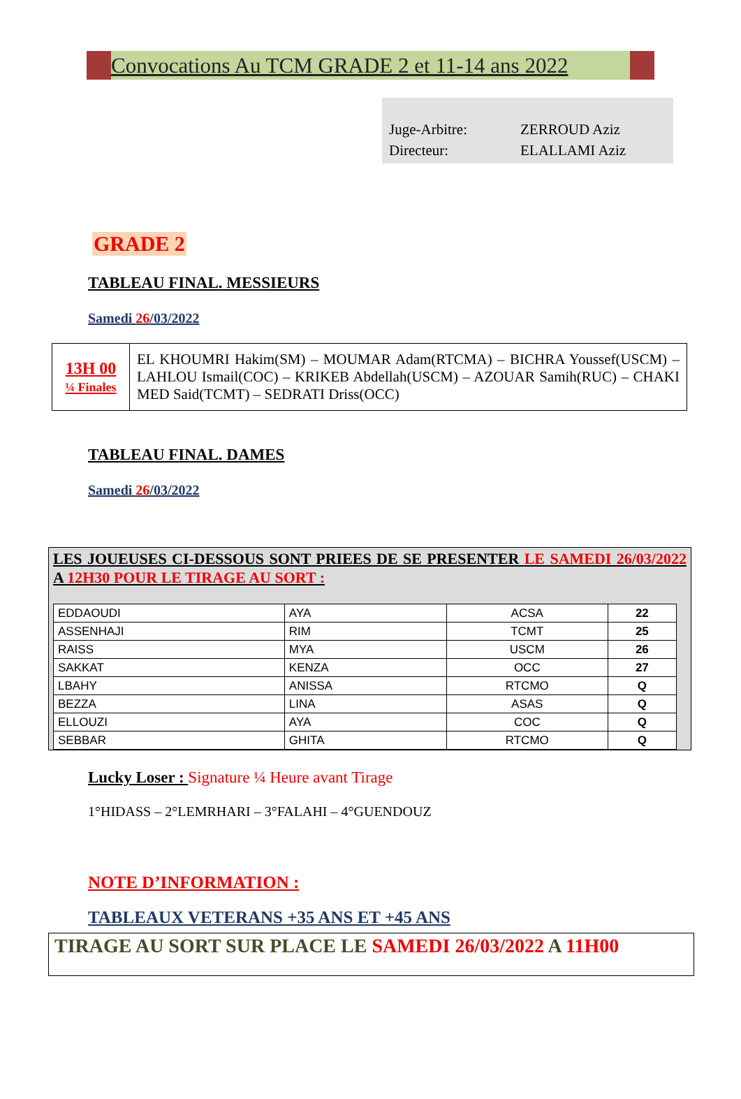Convocations Au TCM GRADE 2 et 11-14 ans 2022
Juge-Arbitre: ZERROUD Aziz
Directeur: ELALLAMI Aziz
GRADE 2
TABLEAU FINAL. MESSIEURS
Samedi 26/03/2022
| 13H 00 ¼ Finales | EL KHOUMRI Hakim(SM) – MOUMAR Adam(RTCMA) – BICHRA Youssef(USCM) – LAHLOU Ismail(COC) – KRIKEB Abdellah(USCM) – AZOUAR Samih(RUC) – CHAKI MED Said(TCMT) – SEDRATI Driss(OCC) |
TABLEAU FINAL. DAMES
Samedi 26/03/2022
LES JOUEUSES CI-DESSOUS SONT PRIEES DE SE PRESENTER LE SAMEDI 26/03/2022 A 12H30 POUR LE TIRAGE AU SORT :
| EDDAOUDI | AYA | ACSA | 22 |
| ASSENHAJI | RIM | TCMT | 25 |
| RAISS | MYA | USCM | 26 |
| SAKKAT | KENZA | OCC | 27 |
| LBAHY | ANISSA | RTCMO | Q |
| BEZZA | LINA | ASAS | Q |
| ELLOUZI | AYA | COC | Q |
| SEBBAR | GHITA | RTCMO | Q |
Lucky Loser : Signature ¼ Heure avant Tirage
1°HIDASS – 2°LEMRHARI – 3°FALAHI – 4°GUENDOUZ
NOTE D’INFORMATION :
TABLEAUX VETERANS +35 ANS ET +45 ANS
TIRAGE AU SORT SUR PLACE LE SAMEDI 26/03/2022 A 11H00